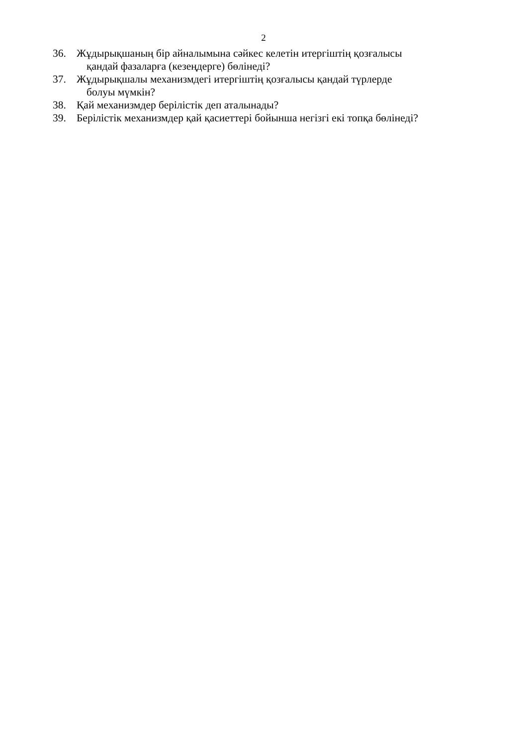2
36. Жұдырықшаның бір айналымына сәйкес келетін итергіштің қозғалысы
қандай фазаларға (кезеңдерге) бөлінеді?
37. Жұдырықшалы механизмдегі итергіштің қозғалысы қандай түрлерде
болуы мүмкін?
38. Қай механизмдер берілістік деп аталынады?
39. Берілістік механизмдер қай қасиеттері бойынша негізгі екі топқа бөлінеді?